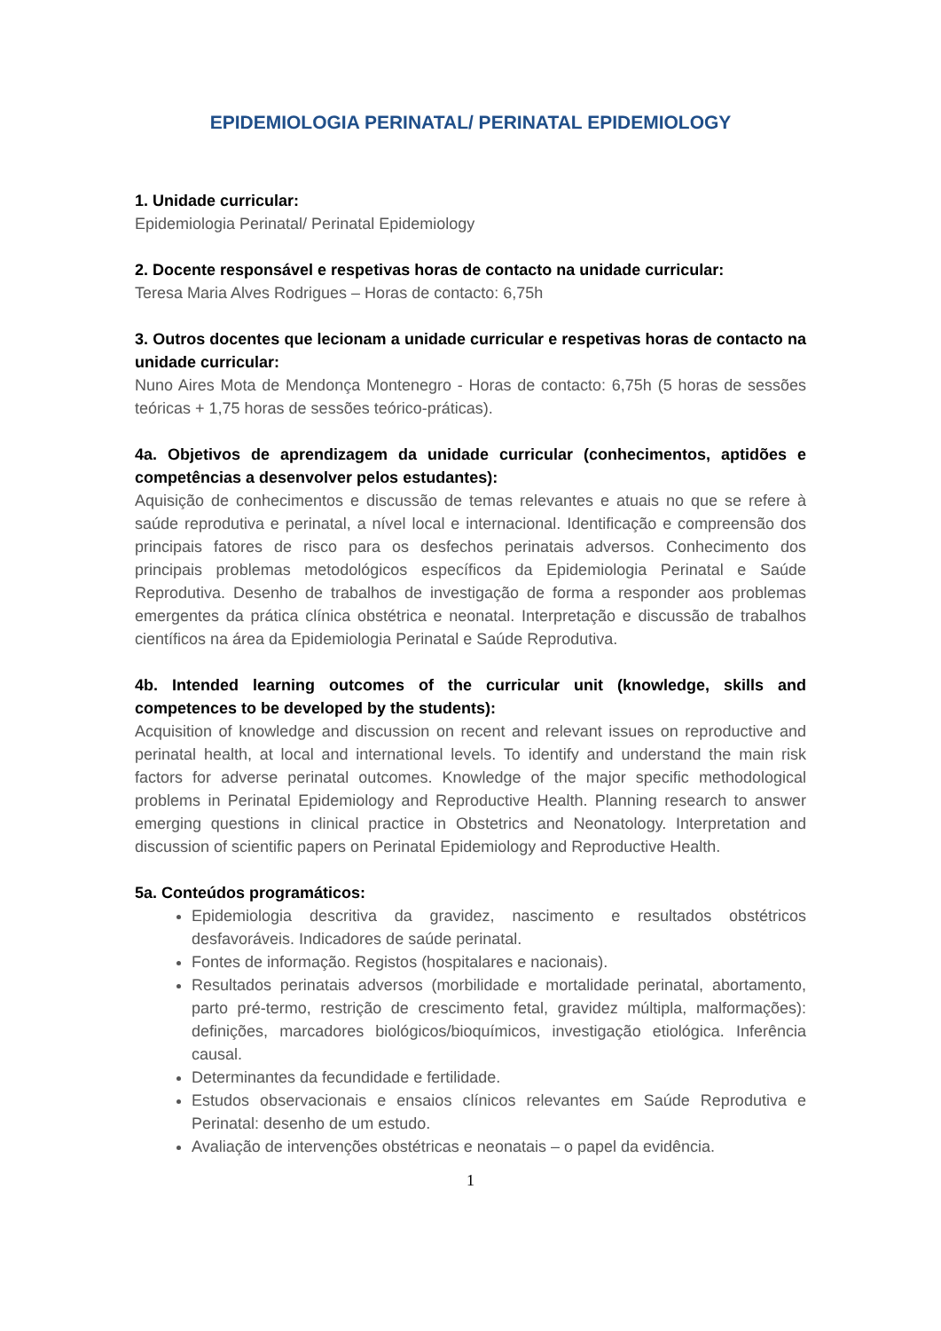EPIDEMIOLOGIA PERINATAL/ PERINATAL EPIDEMIOLOGY
1. Unidade curricular:
Epidemiologia Perinatal/ Perinatal Epidemiology
2. Docente responsável e respetivas horas de contacto na unidade curricular:
Teresa Maria Alves Rodrigues – Horas de contacto: 6,75h
3. Outros docentes que lecionam a unidade curricular e respetivas horas de contacto na unidade curricular:
Nuno Aires Mota de Mendonça Montenegro - Horas de contacto: 6,75h (5 horas de sessões teóricas + 1,75 horas de sessões teórico-práticas).
4a. Objetivos de aprendizagem da unidade curricular (conhecimentos, aptidões e competências a desenvolver pelos estudantes):
Aquisição de conhecimentos e discussão de temas relevantes e atuais no que se refere à saúde reprodutiva e perinatal, a nível local e internacional. Identificação e compreensão dos principais fatores de risco para os desfechos perinatais adversos. Conhecimento dos principais problemas metodológicos específicos da Epidemiologia Perinatal e Saúde Reprodutiva. Desenho de trabalhos de investigação de forma a responder aos problemas emergentes da prática clínica obstétrica e neonatal. Interpretação e discussão de trabalhos científicos na área da Epidemiologia Perinatal e Saúde Reprodutiva.
4b. Intended learning outcomes of the curricular unit (knowledge, skills and competences to be developed by the students):
Acquisition of knowledge and discussion on recent and relevant issues on reproductive and perinatal health, at local and international levels. To identify and understand the main risk factors for adverse perinatal outcomes. Knowledge of the major specific methodological problems in Perinatal Epidemiology and Reproductive Health. Planning research to answer emerging questions in clinical practice in Obstetrics and Neonatology. Interpretation and discussion of scientific papers on Perinatal Epidemiology and Reproductive Health.
5a. Conteúdos programáticos:
Epidemiologia descritiva da gravidez, nascimento e resultados obstétricos desfavoráveis. Indicadores de saúde perinatal.
Fontes de informação. Registos (hospitalares e nacionais).
Resultados perinatais adversos (morbilidade e mortalidade perinatal, abortamento, parto pré-termo, restrição de crescimento fetal, gravidez múltipla, malformações): definições, marcadores biológicos/bioquímicos, investigação etiológica. Inferência causal.
Determinantes da fecundidade e fertilidade.
Estudos observacionais e ensaios clínicos relevantes em Saúde Reprodutiva e Perinatal: desenho de um estudo.
Avaliação de intervenções obstétricas e neonatais – o papel da evidência.
1